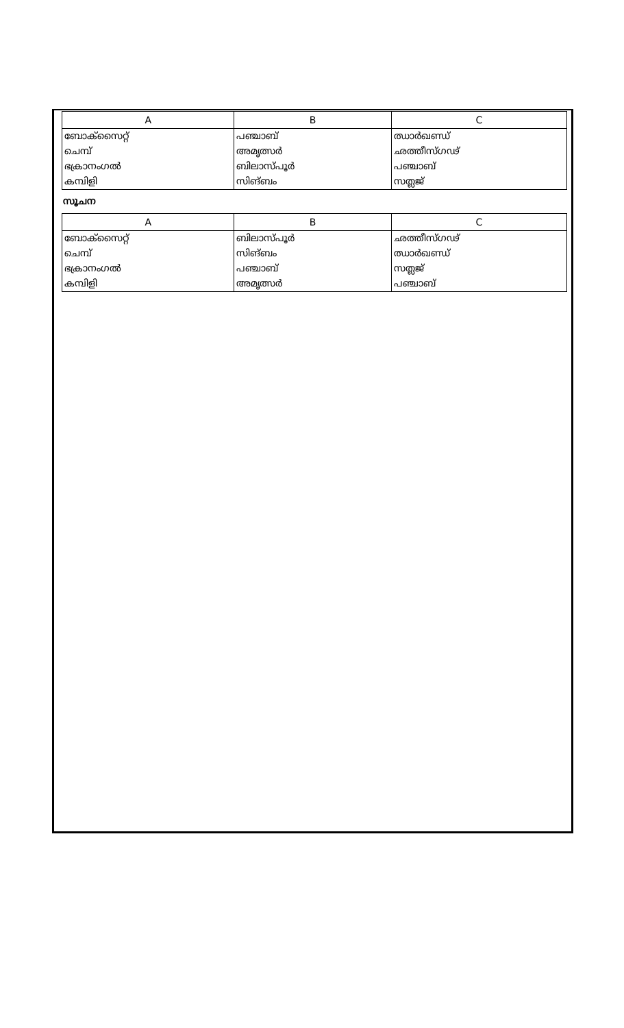| A | B | C |
| --- | --- | --- |
| ബോക്സൈറ്റ് | പഞ്ചാബ് | ഝാർഖണ്ഡ് |
| ചെമ്പ് | അമൃത്സർ | ഛത്തീസ്ഗഢ് |
| ഭക്രാനംഗൽ | ബിലാസ്പൂർ | പഞ്ചാബ് |
| കമ്പിളി | സിങ്ബം | സത്ലജ് |
സൂചന
| A | B | C |
| --- | --- | --- |
| ബോക്സൈറ്റ് | ബിലാസ്പൂർ | ഛത്തീസ്ഗഢ് |
| ചെമ്പ് | സിങ്ബം | ഝാർഖണ്ഡ് |
| ഭക്രാനംഗൽ | പഞ്ചാബ് | സത്ലജ് |
| കമ്പിളി | അമൃത്സർ | പഞ്ചാബ് |